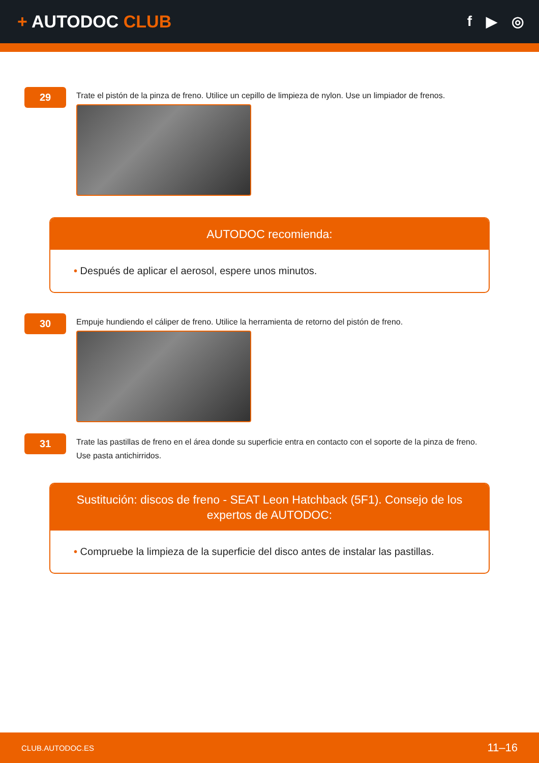+ AUTODOC CLUB
f ▶ ◎
29
Trate el pistón de la pinza de freno. Utilice un cepillo de limpieza de nylon. Use un limpiador de frenos.
AUTODOC recomienda:
• Después de aplicar el aerosol, espere unos minutos.
30
Empuje hundiendo el cáliper de freno. Utilice la herramienta de retorno del pistón de freno.
31
Trate las pastillas de freno en el área donde su superficie entra en contacto con el soporte de la pinza de freno.
Use pasta antichirridos.
Sustitución: discos de freno - SEAT Leon Hatchback (5F1). Consejo de los expertos de AUTODOC:
• Compruebe la limpieza de la superficie del disco antes de instalar las pastillas.
CLUB.AUTODOC.ES 11–16